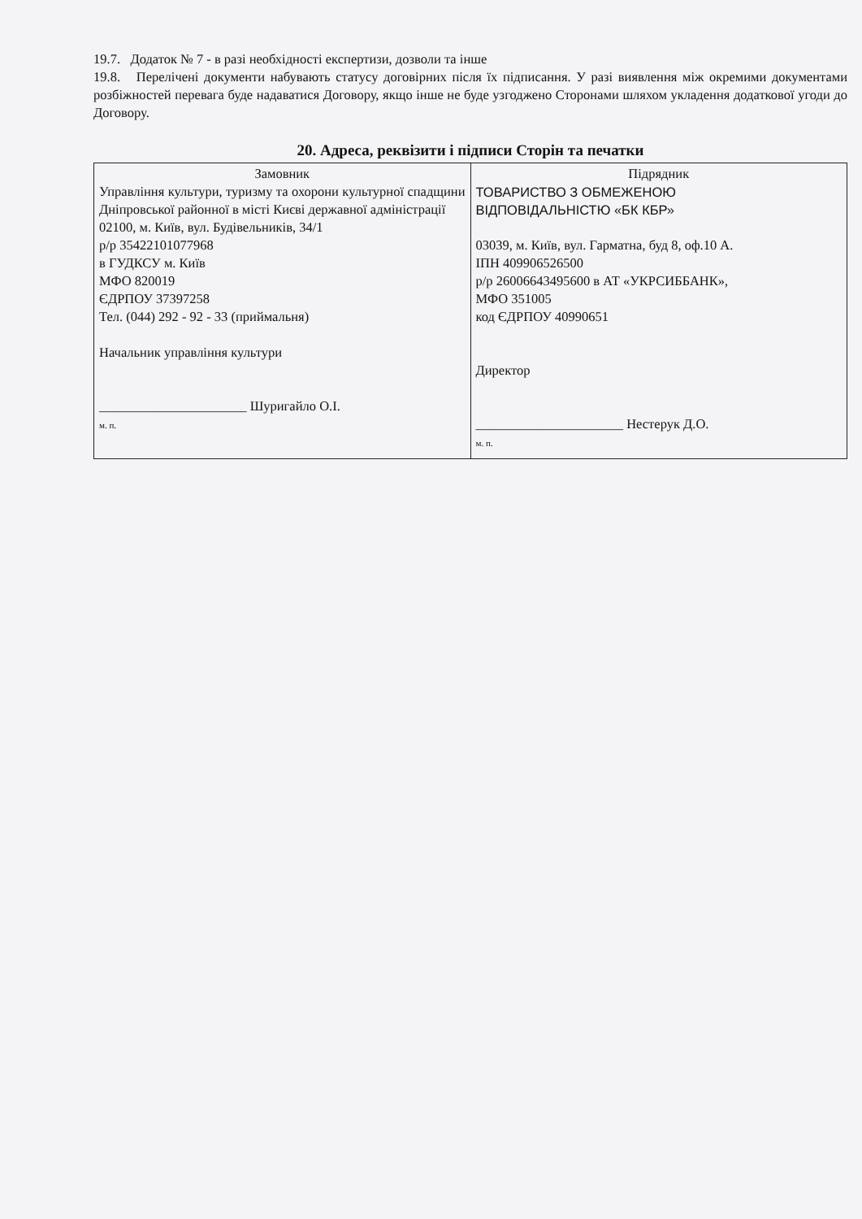19.7. Додаток № 7 - в разі необхідності експертизи, дозволи та інше
19.8. Перелічені документи набувають статусу договірних після їх підписання. У разі виявлення між окремими документами розбіжностей перевага буде надаватися Договору, якщо інше не буде узгоджено Сторонами шляхом укладення додаткової угоди до Договору.
20. Адреса, реквізити і підписи Сторін та печатки
| Замовник Управління культури, туризму та охорони культурної спадщини Дніпровської районної в місті Києві державної адміністрації 02100, м. Київ, вул. Будівельників, 34/1 р/р 35422101077968 в ГУДКСУ м. Київ МФО 820019 ЄДРПОУ 37397258 Тел. (044) 292 - 92 - 33 (приймальня) Начальник управління культури ______________________ Шуригайло О.І. м. п. | Підрядник ТОВАРИСТВО З ОБМЕЖЕНОЮ ВІДПОВІДАЛЬНІСТЮ «БК КБР» 03039, м. Київ, вул. Гарматна, буд 8, оф.10 А. ІПН 409906526500 р/р 26006643495600 в АТ «УКРСИББАНК», МФО 351005 код ЄДРПОУ 40990651 Директор ______________________ Нестерук Д.О. м. п. |